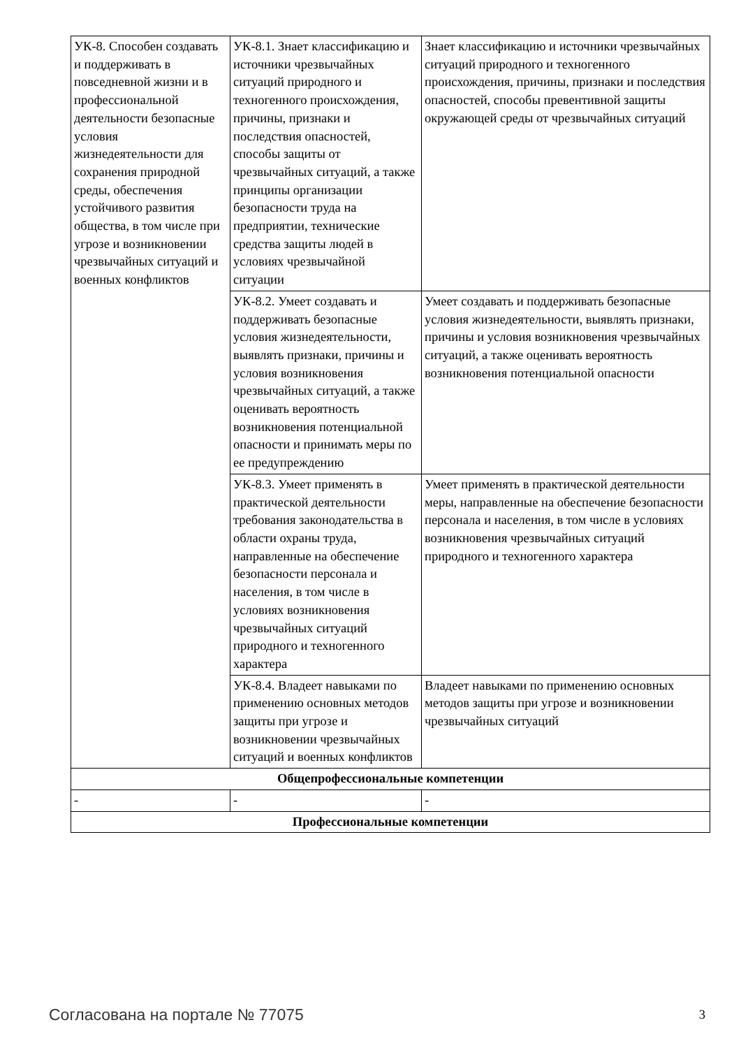| УК-8. Способен создавать и поддерживать в повседневной жизни и в профессиональной деятельности безопасные условия жизнедеятельности для сохранения природной среды, обеспечения устойчивого развития общества, в том числе при угрозе и возникновении чрезвычайных ситуаций и военных конфликтов | УК-8.1. Знает классификацию и источники чрезвычайных ситуаций природного и техногенного происхождения, причины, признаки и последствия опасностей, способы защиты от чрезвычайных ситуаций, а также принципы организации безопасности труда на предприятии, технические средства защиты людей в условиях чрезвычайной ситуации | Знает классификацию и источники чрезвычайных ситуаций природного и техногенного происхождения, причины, признаки и последствия опасностей, способы превентивной защиты окружающей среды от чрезвычайных ситуаций |
| | УК-8.2. Умеет создавать и поддерживать безопасные условия жизнедеятельности, выявлять признаки, причины и условия возникновения чрезвычайных ситуаций, а также оценивать вероятность возникновения потенциальной опасности и принимать меры по ее предупреждению | Умеет создавать и поддерживать безопасные условия жизнедеятельности, выявлять признаки, причины и условия возникновения чрезвычайных ситуаций, а также оценивать вероятность возникновения потенциальной опасности |
| | УК-8.3. Умеет применять в практической деятельности требования законодательства в области охраны труда, направленные на обеспечение безопасности персонала и населения, в том числе в условиях возникновения чрезвычайных ситуаций природного и техногенного характера | Умеет применять в практической деятельности меры, направленные на обеспечение безопасности персонала и населения, в том числе в условиях возникновения чрезвычайных ситуаций природного и техногенного характера |
| | УК-8.4. Владеет навыками по применению основных методов защиты при угрозе и возникновении чрезвычайных ситуаций и военных конфликтов | Владеет навыками по применению основных методов защиты при угрозе и возникновении чрезвычайных ситуаций |
| Общепрофессиональные компетенции | | |
| - | - | - |
| Профессиональные компетенции | | |
Согласована на портале № 77075 3